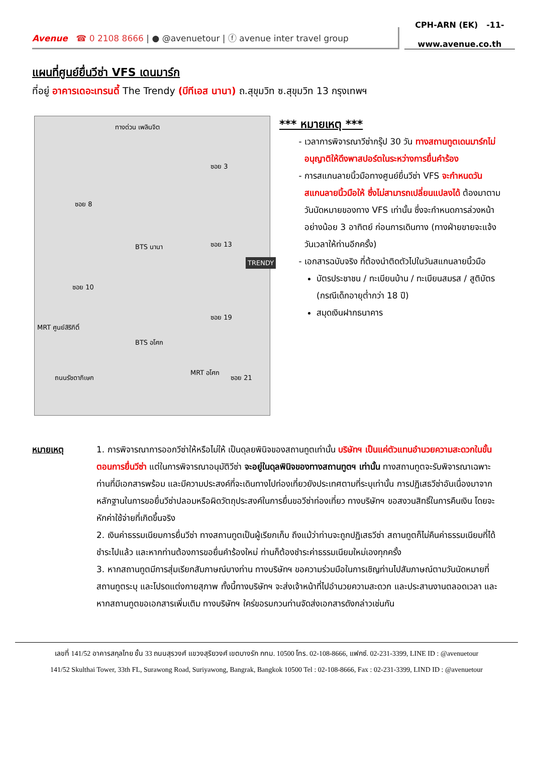Avenue ☎ 0 2108 8666 | ● @avenuetour | ⓕ avenue inter travel group
CPH-ARN (EK) -11-
www.avenue.co.th
แผนที่ศูนย์ยื่นวีซ่า VFS เดนมาร์ก
ที่อยู่ อาคารเดอะเทรนดี้ The Trendy (บีทีเอส นานา) ถ.สุขุมวิท ซ.สุขุมวิท 13 กรุงเทพฯ
ทางด่วน เพลินจิต
ซอย 3
ซอย 8
BTS นานา ซอย 13
TRENDY
ซอย 10
ซอย 19
MRT ศูนย์สิริกิติ์
BTS อโศก
ถนนรัชดาภิเษก ซอย 21
MRT อโศก
*** หมายเหตุ ***
เวลาการพิจารณาวีซ่ากรุ๊ป 30 วัน ทางสถานทูตเดนมาร์กไม่อนุญาติให้ดึงพาสปอร์ตในระหว่างการยื่นคำร้อง
การสแกนลายนิ้วมือทางศูนย์ยื่นวีซ่า VFS จะกำหนดวันสแกนลายนิ้วมือให้ ซึ่งไม่สามารถเปลี่ยนแปลงได้ ต้องมาตามวันนัดหมายของทาง VFS เท่านั้น ซึ่งจะกำหนดการล่วงหน้า อย่างน้อย 3 อาทิตย์ ก่อนการเดินทาง (ทางฝ่ายขายจะแจ้งวันเวลาให้ท่านอีกครั้ง)
เอกสารฉบับจริง ที่ต้องนำติดตัวไปในวันสแกนลายนิ้วมือ
บัตรประชาชน / ทะเบียนบ้าน / ทะเบียนสมรส / สูติบัตร (กรณีเด็กอายุต่ำกว่า 18 ปี)
สมุดเงินฝากธนาคาร
หมายเหตุ 1. การพิจารณาการออกวีซ่าให้หรือไม่ให้ เป็นดุลยพินิจของสถานทูตเท่านั้น บริษัทฯ เป็นแค่ตัวแทนอำนวยความสะดวกในขั้นตอนการยื่นวีซ่า แต่ในการพิจารณาอนุมัติวีซ่า จะอยู่ในดุลพินิจของทางสถานทูตฯ เท่านั้น ทางสถานทูตจะรับพิจารณาเฉพาะท่านที่มีเอกสารพร้อม และมีความประสงค์ที่จะเดินทางไปท่องเที่ยวยังประเทศตามที่ระบุเท่านั้น การปฏิเสธวีซ่าอันเนื่องมาจากหลักฐานในการขอยื่นวีซ่าปลอมหรือผิดวัตถุประสงค์ในการยื่นขอวีซ่าท่องเที่ยว ทางบริษัทฯ ขอสงวนสิทธิ์ในการคืนเงิน โดยจะหักค่าใช้จ่ายที่เกิดขึ้นจริง
2. เงินค่าธรรมเนียมการยื่นวีซ่า ทางสถานทูตเป็นผู้เรียกเก็บ ถึงแม้ว่าท่านจะถูกปฏิเสธวีซ่า สถานทูตก็ไม่คืนค่าธรรมเนียมที่ได้ชำระไปแล้ว และหากท่านต้องการขอยื่นคำร้องใหม่ ท่านก็ต้องชำระค่าธรรมเนียมใหม่เองทุกครั้ง
3. หากสถานทูตมีการสุ่มเรียกสัมภาษณ์บางท่าน ทางบริษัทฯ ขอความร่วมมือในการเชิญท่านไปสัมภาษณ์ตามวันนัดหมายที่สถานทูตระบุ และโปรดแต่งกายสุภาพ ทั้งนี้ทางบริษัทฯ จะส่งเจ้าหน้าที่ไปอำนวยความสะดวก และประสานงานตลอดเวลา และหากสถานทูตขอเอกสารเพิ่มเติม ทางบริษัทฯ ใคร่ขอรบกวนท่านจัดส่งเอกสารดังกล่าวเช่นกัน
เลขที่ 141/52 อาคารสกุลไทย ชั้น 33 ถนนสุรวงศ์ แขวงสุริยวงศ์ เขตบางรัก กทม. 10500 โทร. 02-108-8666, แฟกซ์. 02-231-3399, LINE ID : @avenuetour
141/52 Skulthai Tower, 33th FL, Surawong Road, Suriyawong, Bangrak, Bangkok 10500 Tel : 02-108-8666, Fax : 02-231-3399, LIND ID : @avenuetour